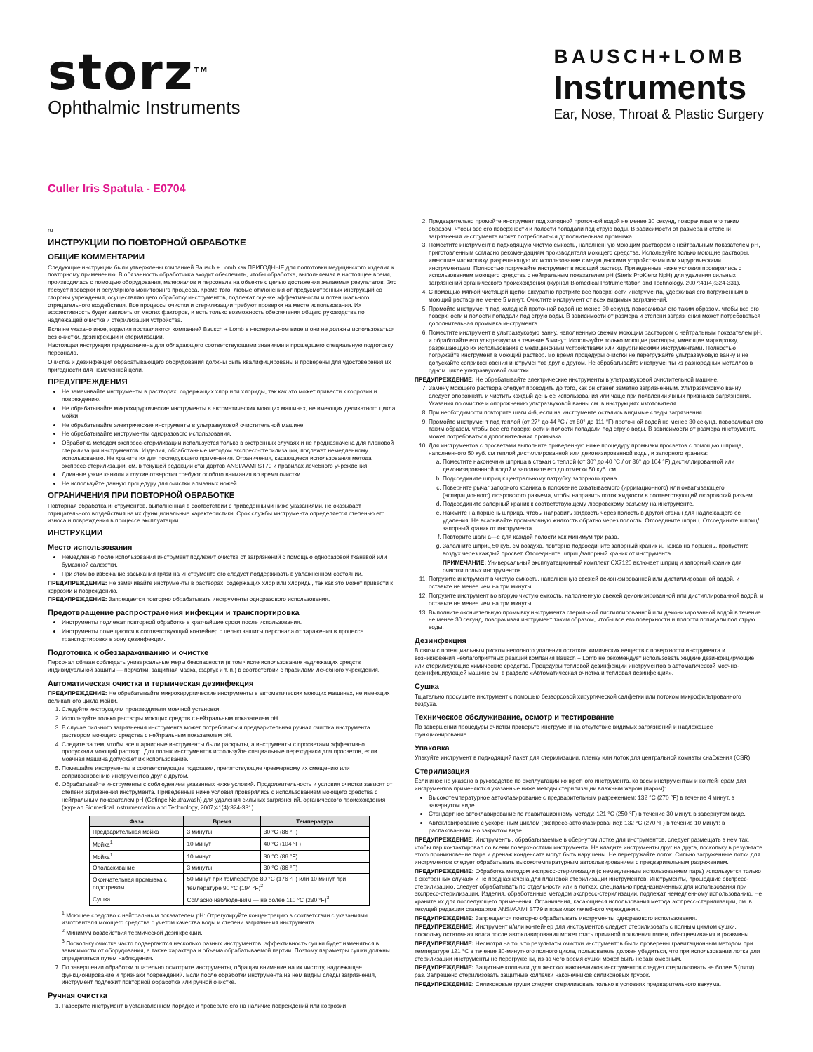storz<sup>TM</sup>
Ophthalmic Instruments
BAUSCH+LOMB
Instruments
Ear, Nose, Throat & Plastic Surgery
Culler Iris Spatula - E0704
ru
ИНСТРУКЦИИ ПО ПОВТОРНОЙ ОБРАБОТКЕ
ОБЩИЕ КОММЕНТАРИИ
Следующие инструкции были утверждены компанией Bausch + Lomb как ПРИГОДНЫЕ для подготовки медицинского изделия к повторному применению. В обязанность обработчика входит обеспечить, чтобы обработка, выполняемая в настоящее время, производилась с помощью оборудования, материалов и персонала на объекте с целью достижения желаемых результатов. Это требует проверки и регулярного мониторинга процесса. Кроме того, любые отклонения от предусмотренных инструкций со стороны учреждения, осуществляющего обработку инструментов, подлежат оценке эффективности и потенциального отрицательного воздействия. Все процессы очистки и стерилизации требуют проверки на месте использования. Их эффективность будет зависеть от многих факторов, и есть только возможность обеспечения общего руководства по надлежащей очистке и стерилизации устройства.
Если не указано иное, изделия поставляются компанией Bausch + Lomb в нестерильном виде и они не должны использоваться без очистки, дезинфекции и стерилизации.
Настоящая инструкция предназначена для обладающего соответствующими знаниями и прошедшего специальную подготовку персонала.
Очистка и дезинфекция обрабатывающего оборудования должны быть квалифицированы и проверены для удостоверения их пригодности для намеченной цели.
ПРЕДУПРЕЖДЕНИЯ
Не замачивайте инструменты в растворах, содержащих хлор или хлориды, так как это может привести к коррозии и повреждению.
Не обрабатывайте микрохирургические инструменты в автоматических моющих машинах, не имеющих деликатного цикла мойки.
Не обрабатывайте электрические инструменты в ультразвуковой очистительной машине.
Не обрабатывайте инструменты одноразового использования.
Обработка методом экспресс-стерилизации используется только в экстренных случаях и не предназначена для плановой стерилизации инструментов. Изделия, обработанные методом экспресс-стерилизации, подлежат немедленному использованию. Не храните их для последующего применения. Ограничения, касающиеся использования метода экспресс-стерилизации, см. в текущей редакции стандартов ANSI/AAMI ST79 и правилах лечебного учреждения.
Длинные узкие канюли и глухие отверстия требуют особого внимания во время очистки.
Не используйте данную процедуру для очистки алмазных ножей.
ОГРАНИЧЕНИЯ ПРИ ПОВТОРНОЙ ОБРАБОТКЕ
Повторная обработка инструментов, выполненная в соответствии с приведенными ниже указаниями, не оказывает отрицательного воздействия на их функциональные характеристики. Срок службы инструмента определяется степенью его износа и повреждения в процессе эксплуатации.
ИНСТРУКЦИИ
Место использования
Немедленно после использования инструмент подлежит очистке от загрязнений с помощью одноразовой тканевой или бумажной салфетки.
При этом во избежание засыхания грязи на инструменте его следует поддерживать в увлажненном состоянии.
ПРЕДУПРЕЖДЕНИЕ: Не замачивайте инструменты в растворах, содержащих хлор или хлориды, так как это может привести к коррозии и повреждению.
ПРЕДУПРЕЖДЕНИЕ: Запрещается повторно обрабатывать инструменты одноразового использования.
Предотвращение распространения инфекции и транспортировка
Инструменты подлежат повторной обработке в кратчайшие сроки после использования.
Инструменты помещаются в соответствующий контейнер с целью защиты персонала от заражения в процессе транспортировки в зону дезинфекции.
Подготовка к обеззараживанию и очистке
Персонал обязан соблюдать универсальные меры безопасности (в том числе использование надлежащих средств индивидуальной защиты — перчатки, защитная маска, фартук и т. п.) в соответствии с правилами лечебного учреждения.
Автоматическая очистка и термическая дезинфекция
ПРЕДУПРЕЖДЕНИЕ: Не обрабатывайте микрохирургические инструменты в автоматических моющих машинах, не имеющих деликатного цикла мойки.
1. Следуйте инструкциям производителя моечной установки.
2. Используйте только растворы моющих средств с нейтральным показателем pH.
3. В случае сильного загрязнения инструмента может потребоваться предварительная ручная очистка инструмента раствором моющего средства с нейтральным показателем pH.
4. Следите за тем, чтобы все шарнирные инструменты были раскрыты, а инструменты с просветами эффективно пропускали моющий раствор. Для полых инструментов используйте специальные переходники для просветов, если моечная машина допускает их использование.
5. Помещайте инструменты в соответствующие подставки, препятствующие чрезмерному их смещению или соприкосновению инструментов друг с другом.
6. Обрабатывайте инструменты с соблюдением указанных ниже условий. Продолжительность и условия очистки зависят от степени загрязнения инструмента. Приведенные ниже условия проверялись с использованием моющего средства с нейтральным показателем pH (Getinge Neutrawash) для удаления сильных загрязнений, органического происхождения (журнал Biomedical Instrumentation and Technology, 2007;41(4):324-331).
| Фаза | Время | Температура |
| --- | --- | --- |
| Предварительная мойка | 3 минуты | 30 °C (86 °F) |
| Мойка<sup>1</sup> | 10 минут | 40 °C (104 °F) |
| Мойка<sup>1</sup> | 10 минут | 30 °C (86 °F) |
| Ополаскивание | 3 минуты | 30 °C (86 °F) |
| Окончательная промывка с подогревом | 50 минут при температуре 80 °C (176 °F) или 10 минут при температуре 90 °C (194 °F)<sup>2</sup> | |
| Сушка | Согласно наблюдениям — не более 110 °C (230 °F)<sup>3</sup> | |
<sup>1</sup> Моющее средство с нейтральным показателем pH: Отрегулируйте концентрацию в соответствии с указаниями изготовителя моющего средства с учетом качества воды и степени загрязнения инструмента.
<sup>2</sup> Минимум воздействия термической дезинфекции.
<sup>3</sup> Поскольку очистке часто подвергаются несколько разных инструментов, эффективность сушки будет изменяться в зависимости от оборудования, а также характера и объема обрабатываемой партии. Поэтому параметры сушки должны определяться путем наблюдения.
7. По завершении обработки тщательно осмотрите инструменты, обращая внимание на их чистоту, надлежащее функционирование и признаки повреждений. Если после обработки инструмента на нем видны следы загрязнения, инструмент подлежит повторной обработке или ручной очистке.
Ручная очистка
1. Разберите инструмент в установленном порядке и проверьте его на наличие повреждений или коррозии.
2. Предварительно промойте инструмент под холодной проточной водой не менее 30 секунд, поворачивая его таким образом, чтобы все его поверхности и полости попадали под струю воды. В зависимости от размера и степени загрязнения инструмента может потребоваться дополнительная промывка.
3. Поместите инструмент в подходящую чистую емкость, наполненную моющим раствором с нейтральным показателем pH, приготовленным согласно рекомендациям производителя моющего средства. Используйте только моющие растворы, имеющие маркировку, разрешающую их использование с медицинскими устройствами или хирургическими инструментами. Полностью погружайте инструмент в моющий раствор. Приведенные ниже условия проверялись с использованием моющего средства с нейтральным показателем pH (Steris ProKlenz NpH) для удаления сильных загрязнений органического происхождения (журнал Biomedical Instrumentation and Technology, 2007;41(4):324-331).
4. С помощью мягкой чистящей щетки аккуратно протрите все поверхности инструмента, удерживая его погруженным в моющий раствор не менее 5 минут. Очистите инструмент от всех видимых загрязнений.
5. Промойте инструмент под холодной проточной водой не менее 30 секунд, поворачивая его таким образом, чтобы все его поверхности и полости попадали под струю воды. В зависимости от размера и степени загрязнения может потребоваться дополнительная промывка инструмента.
6. Поместите инструмент в ультразвуковую ванну, наполненную свежим моющим раствором с нейтральным показателем pH, и обработайте его ультразвуком в течение 5 минут. Используйте только моющие растворы, имеющие маркировку, разрешающую их использование с медицинскими устройствами или хирургическими инструментами. Полностью погружайте инструмент в моющий раствор. Во время процедуры очистки не перегружайте ультразвуковую ванну и не допускайте соприкосновения инструментов друг с другом. Не обрабатывайте инструменты из разнородных металлов в одном цикле ультразвуковой очистки.
ПРЕДУПРЕЖДЕНИЕ: Не обрабатывайте электрические инструменты в ультразвуковой очистительной машине.
7. Замену моющего раствора следует проводить до того, как он станет заметно загрязненным. Ультразвуковую ванну следует опорожнять и чистить каждый день ее использования или чаще при появлении явных признаков загрязнения. Указания по очистке и опорожнению ультразвуковой ванны см. в инструкциях изготовителя.
8. При необходимости повторите шаги 4-6, если на инструменте остались видимые следы загрязнения.
9. Промойте инструмент под теплой (от 27° до 44 °C / от 80° до 111 °F) проточной водой не менее 30 секунд, поворачивая его таким образом, чтобы все его поверхности и полости попадали под струю воды. В зависимости от размера инструмента может потребоваться дополнительная промывка.
10. Для инструментов с просветами выполните приведенную ниже процедуру промывки просветов с помощью шприца, наполненного 50 куб. см теплой дистиллированной или деионизированной воды, и запорного краника:
a. Поместите наконечник шприца в стакан с теплой (от 30° до 40 °C / от 86° до 104 °F) дистиллированной или деионизированной водой и заполните его до отметки 50 куб. см.
b. Подсоедините шприц к центральному патрубку запорного крана.
c. Поверните рычаг запорного краника в положение охватываемого (ирригационного) или охватывающего (аспирационного) люэровского разъема, чтобы направить поток жидкости в соответствующий люэровский разъем.
d. Подсоедините запорный краник к соответствующему люэровскому разъему на инструменте.
e. Нажмите на поршень шприца, чтобы направить жидкость через полость в другой стакан для надлежащего ее удаления. Не всасывайте промывочную жидкость обратно через полость. Отсоедините шприц. Отсоедините шприц/запорный краник от инструмента.
f. Повторите шаги а—е для каждой полости как минимум три раза.
g. Заполните шприц 50 куб. см воздуха, повторно подсоедините запорный краник и, нажав на поршень, пропустите воздух через каждый просвет. Отсоедините шприц/запорный краник от инструмента.
ПРИМЕЧАНИЕ: Универсальный эксплуатационный комплект CX7120 включает шприц и запорный краник для очистки полых инструментов.
11. Погрузите инструмент в чистую емкость, наполненную свежей деионизированной или дистиллированной водой, и оставьте не менее чем на три минуты.
12. Погрузите инструмент во вторую чистую емкость, наполненную свежей деионизированной или дистиллированной водой, и оставьте не менее чем на три минуты.
13. Выполните окончательную промывку инструмента стерильной дистиллированной или деионизированной водой в течение не менее 30 секунд, поворачивая инструмент таким образом, чтобы все его поверхности и полости попадали под струю воды.
Дезинфекция
В связи с потенциальным риском неполного удаления остатков химических веществ с поверхности инструмента и возникновения неблагоприятных реакций компания Bausch + Lomb не рекомендует использовать жидкие дезинфицирующие или стерилизующие химические средства. Процедуры тепловой дезинфекции инструментов в автоматической моечно-дезинфицирующей машине см. в разделе «Автоматическая очистка и тепловая дезинфекция».
Сушка
Тщательно просушите инструмент с помощью безворсовой хирургической салфетки или потоком микрофильтрованного воздуха.
Техническое обслуживание, осмотр и тестирование
По завершении процедуры очистки проверьте инструмент на отсутствие видимых загрязнений и надлежащее функционирование.
Упаковка
Упакуйте инструмент в подходящий пакет для стерилизации, пленку или лоток для центральной комнаты снабжения (CSR).
Стерилизация
Если иное не указано в руководстве по эксплуатации конкретного инструмента, ко всем инструментам и контейнерам для инструментов применяются указанные ниже методы стерилизации влажным жаром (паром):
Высокотемпературное автоклавирование с предварительным разрежением: 132 °C (270 °F) в течение 4 минут, в завернутом виде.
Стандартное автоклавирование по гравитационному методу: 121 °C (250 °F) в течение 30 минут, в завернутом виде.
Автоклавирование с ускоренным циклом (экспресс-автоклавирование): 132 °C (270 °F) в течение 10 минут; в распакованном, но закрытом виде.
ПРЕДУПРЕЖДЕНИЕ: Инструменты, обрабатываемые в обернутом лотке для инструментов, следует размещать в нем так, чтобы пар контактировал со всеми поверхностями инструмента. Не кладите инструменты друг на друга, поскольку в результате этого проникновение пара и дренаж конденсата могут быть нарушены. Не перегружайте лоток. Сильно загруженные лотки для инструментов следует обрабатывать высокотемпературным автоклавированием с предварительным разрежением.
ПРЕДУПРЕЖДЕНИЕ: Обработка методом экспресс-стерилизации (с немедленным использованием пара) используется только в экстренных случаях и не предназначена для плановой стерилизации инструментов. Инструменты, прошедшие экспресс-стерилизацию, следует обрабатывать по отдельности или в лотках, специально предназначенных для использования при экспресс-стерилизации. Изделия, обработанные методом экспресс-стерилизации, подлежат немедленному использованию. Не храните их для последующего применения. Ограничения, касающиеся использования метода экспресс-стерилизации, см. в текущей редакции стандартов ANSI/AAMI ST79 и правилах лечебного учреждения.
ПРЕДУПРЕЖДЕНИЕ: Запрещается повторно обрабатывать инструменты одноразового использования.
ПРЕДУПРЕЖДЕНИЕ: Инструмент и/или контейнер для инструментов следует стерилизовать с полным циклом сушки, поскольку остаточная влага после автоклавирования может стать причиной появления пятен, обесцвечивания и ржавчины.
ПРЕДУПРЕЖДЕНИЕ: Несмотря на то, что результаты очистки инструментов были проверены гравитационным методом при температуре 121 °C в течение 30-минутного полного цикла, пользователь должен убедиться, что при использовании лотка для стерилизации инструменты не перегружены, из-за чего время сушки может быть неравномерным.
ПРЕДУПРЕЖДЕНИЕ: Защитные колпачки для жестких наконечников инструментов следует стерилизовать не более 5 (пяти) раз. Запрещено стерилизовать защитные колпачки наконечников силиконовых трубок.
ПРЕДУПРЕЖДЕНИЕ: Силиконовые груши следует стерилизовать только в условиях предварительного вакуума.